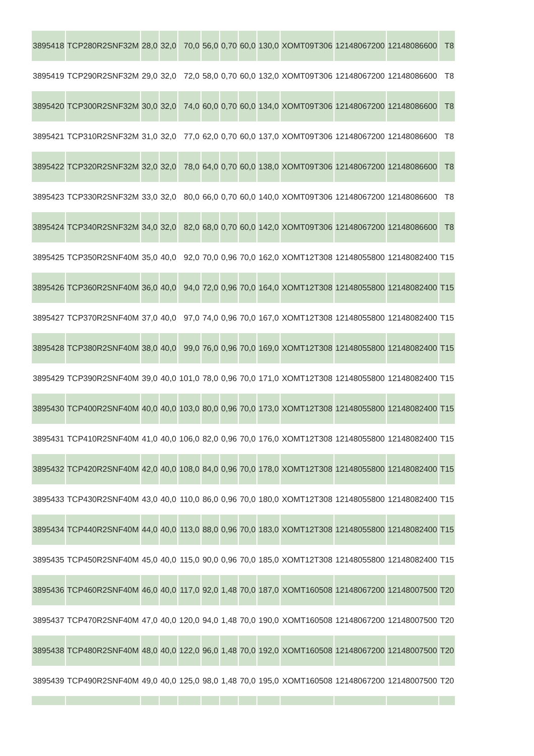| 3895418 | TCP280R2SNF32M | 28,0 | 32,0 | 70,0 | 56,0 | 0,70 | 60,0 | 130,0 | XOMT09T306 | 12148067200 | 12148086600 | T8 |
| 3895419 | TCP290R2SNF32M | 29,0 | 32,0 | 72,0 | 58,0 | 0,70 | 60,0 | 132,0 | XOMT09T306 | 12148067200 | 12148086600 | T8 |
| 3895420 | TCP300R2SNF32M | 30,0 | 32,0 | 74,0 | 60,0 | 0,70 | 60,0 | 134,0 | XOMT09T306 | 12148067200 | 12148086600 | T8 |
| 3895421 | TCP310R2SNF32M | 31,0 | 32,0 | 77,0 | 62,0 | 0,70 | 60,0 | 137,0 | XOMT09T306 | 12148067200 | 12148086600 | T8 |
| 3895422 | TCP320R2SNF32M | 32,0 | 32,0 | 78,0 | 64,0 | 0,70 | 60,0 | 138,0 | XOMT09T306 | 12148067200 | 12148086600 | T8 |
| 3895423 | TCP330R2SNF32M | 33,0 | 32,0 | 80,0 | 66,0 | 0,70 | 60,0 | 140,0 | XOMT09T306 | 12148067200 | 12148086600 | T8 |
| 3895424 | TCP340R2SNF32M | 34,0 | 32,0 | 82,0 | 68,0 | 0,70 | 60,0 | 142,0 | XOMT09T306 | 12148067200 | 12148086600 | T8 |
| 3895425 | TCP350R2SNF40M | 35,0 | 40,0 | 92,0 | 70,0 | 0,96 | 70,0 | 162,0 | XOMT12T308 | 12148055800 | 12148082400 | T15 |
| 3895426 | TCP360R2SNF40M | 36,0 | 40,0 | 94,0 | 72,0 | 0,96 | 70,0 | 164,0 | XOMT12T308 | 12148055800 | 12148082400 | T15 |
| 3895427 | TCP370R2SNF40M | 37,0 | 40,0 | 97,0 | 74,0 | 0,96 | 70,0 | 167,0 | XOMT12T308 | 12148055800 | 12148082400 | T15 |
| 3895428 | TCP380R2SNF40M | 38,0 | 40,0 | 99,0 | 76,0 | 0,96 | 70,0 | 169,0 | XOMT12T308 | 12148055800 | 12148082400 | T15 |
| 3895429 | TCP390R2SNF40M | 39,0 | 40,0 | 101,0 | 78,0 | 0,96 | 70,0 | 171,0 | XOMT12T308 | 12148055800 | 12148082400 | T15 |
| 3895430 | TCP400R2SNF40M | 40,0 | 40,0 | 103,0 | 80,0 | 0,96 | 70,0 | 173,0 | XOMT12T308 | 12148055800 | 12148082400 | T15 |
| 3895431 | TCP410R2SNF40M | 41,0 | 40,0 | 106,0 | 82,0 | 0,96 | 70,0 | 176,0 | XOMT12T308 | 12148055800 | 12148082400 | T15 |
| 3895432 | TCP420R2SNF40M | 42,0 | 40,0 | 108,0 | 84,0 | 0,96 | 70,0 | 178,0 | XOMT12T308 | 12148055800 | 12148082400 | T15 |
| 3895433 | TCP430R2SNF40M | 43,0 | 40,0 | 110,0 | 86,0 | 0,96 | 70,0 | 180,0 | XOMT12T308 | 12148055800 | 12148082400 | T15 |
| 3895434 | TCP440R2SNF40M | 44,0 | 40,0 | 113,0 | 88,0 | 0,96 | 70,0 | 183,0 | XOMT12T308 | 12148055800 | 12148082400 | T15 |
| 3895435 | TCP450R2SNF40M | 45,0 | 40,0 | 115,0 | 90,0 | 0,96 | 70,0 | 185,0 | XOMT12T308 | 12148055800 | 12148082400 | T15 |
| 3895436 | TCP460R2SNF40M | 46,0 | 40,0 | 117,0 | 92,0 | 1,48 | 70,0 | 187,0 | XOMT160508 | 12148067200 | 12148007500 | T20 |
| 3895437 | TCP470R2SNF40M | 47,0 | 40,0 | 120,0 | 94,0 | 1,48 | 70,0 | 190,0 | XOMT160508 | 12148067200 | 12148007500 | T20 |
| 3895438 | TCP480R2SNF40M | 48,0 | 40,0 | 122,0 | 96,0 | 1,48 | 70,0 | 192,0 | XOMT160508 | 12148067200 | 12148007500 | T20 |
| 3895439 | TCP490R2SNF40M | 49,0 | 40,0 | 125,0 | 98,0 | 1,48 | 70,0 | 195,0 | XOMT160508 | 12148067200 | 12148007500 | T20 |